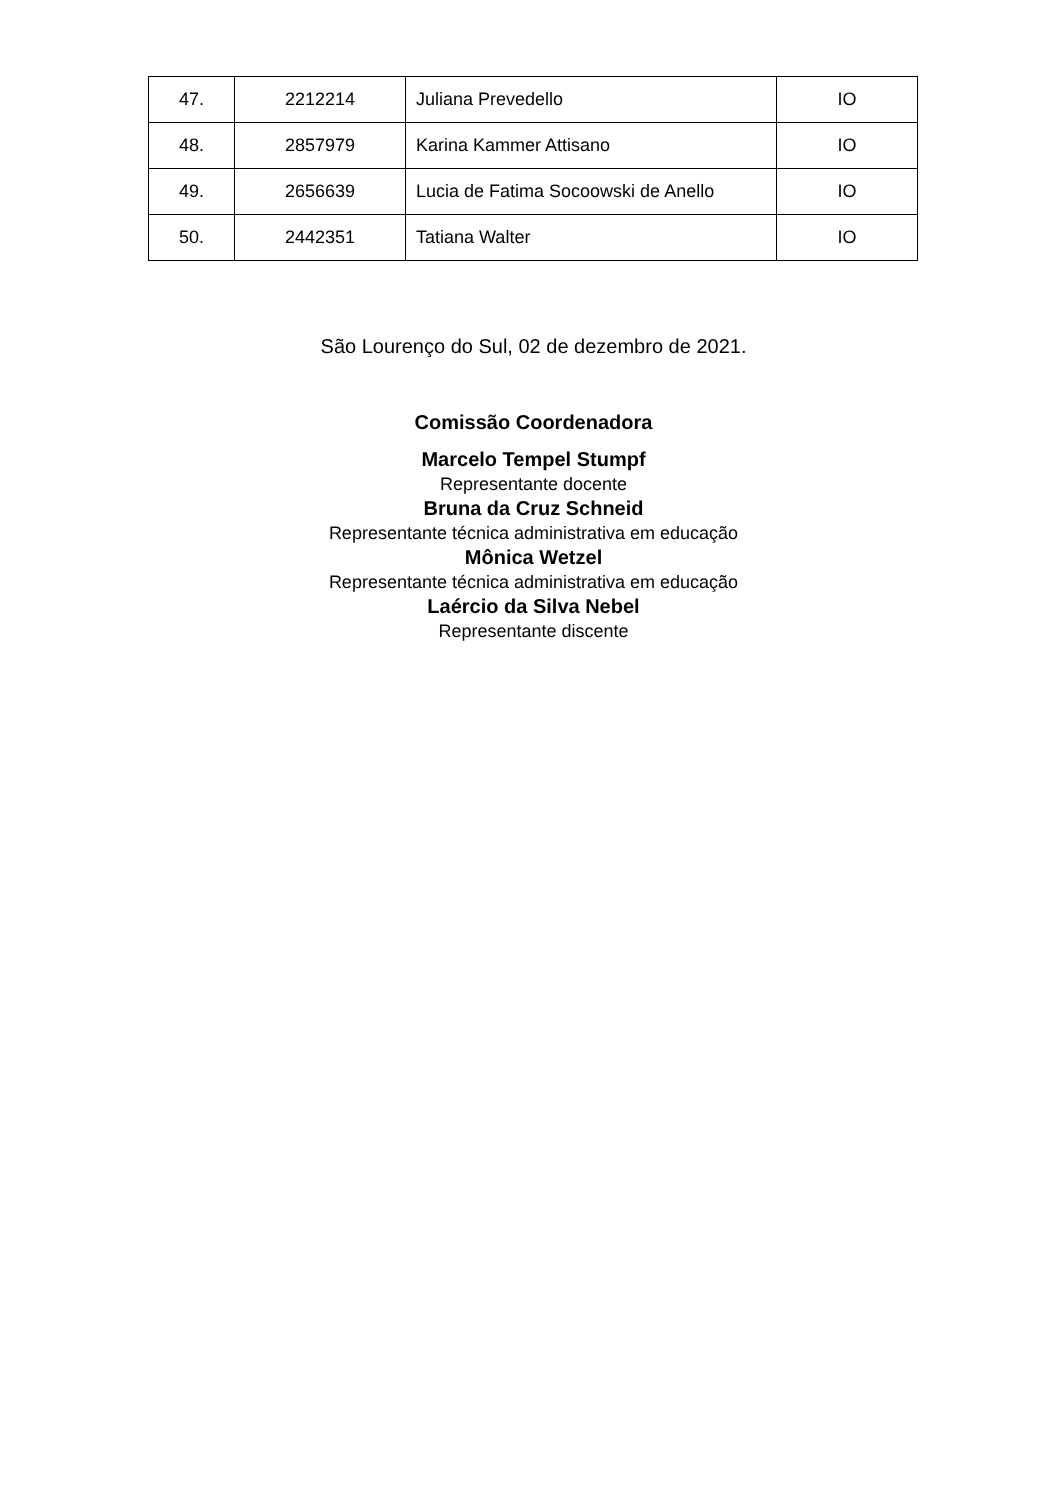| 47. | 2212214 | Juliana Prevedello | IO |
| 48. | 2857979 | Karina Kammer Attisano | IO |
| 49. | 2656639 | Lucia de Fatima Socoowski de Anello | IO |
| 50. | 2442351 | Tatiana Walter | IO |
São Lourenço do Sul, 02 de dezembro de 2021.
Comissão Coordenadora
Marcelo Tempel Stumpf
Representante docente
Bruna da Cruz Schneid
Representante técnica administrativa em educação
Mônica Wetzel
Representante técnica administrativa em educação
Laércio da Silva Nebel
Representante discente